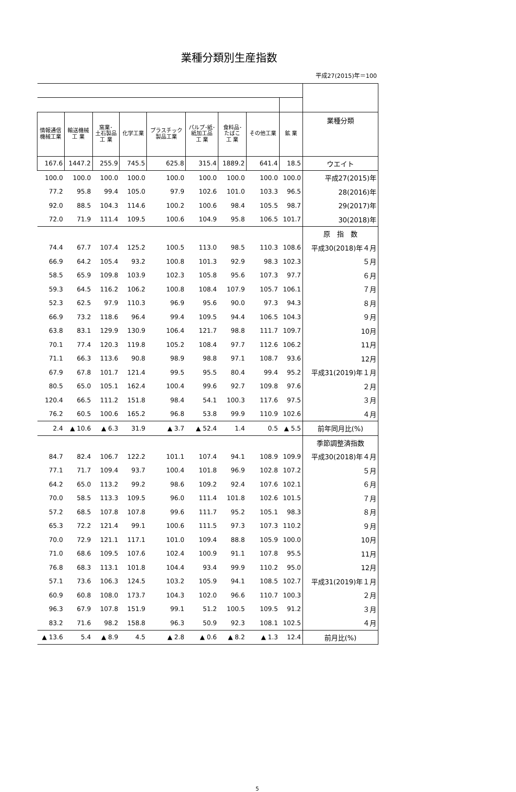業種分類別生産指数
平成27(2015)年＝100
| 情報通信 機械工業 | 輸送機械 工 業 | 窯業･ 土石製品 工 業 | 化学工業 | プラスチック 製品工業 | パルプ･紙･ 紙加工品 工 業 | 食料品･ たばこ 工 業 | その他工業 | 鉱 業 | 業種分類 |
| --- | --- | --- | --- | --- | --- | --- | --- | --- | --- |
| 167.6 | 1447.2 | 255.9 | 745.5 | 625.8 | 315.4 | 1889.2 | 641.4 | 18.5 | ウエイト |
| 100.0 | 100.0 | 100.0 | 100.0 | 100.0 | 100.0 | 100.0 | 100.0 | 100.0 | 平成27(2015)年 |
| 77.2 | 95.8 | 99.4 | 105.0 | 97.9 | 102.6 | 101.0 | 103.3 | 96.5 | 28(2016)年 |
| 92.0 | 88.5 | 104.3 | 114.6 | 100.2 | 100.6 | 98.4 | 105.5 | 98.7 | 29(2017)年 |
| 72.0 | 71.9 | 111.4 | 109.5 | 100.6 | 104.9 | 95.8 | 106.5 | 101.7 | 30(2018)年 |
| | | | | | | | | | 原 指 数 |
| 74.4 | 67.7 | 107.4 | 125.2 | 100.5 | 113.0 | 98.5 | 110.3 | 108.6 | 平成30(2018)年４月 |
| 66.9 | 64.2 | 105.4 | 93.2 | 100.8 | 101.3 | 92.9 | 98.3 | 102.3 | ５月 |
| 58.5 | 65.9 | 109.8 | 103.9 | 102.3 | 105.8 | 95.6 | 107.3 | 97.7 | ６月 |
| 59.3 | 64.5 | 116.2 | 106.2 | 100.8 | 108.4 | 107.9 | 105.7 | 106.1 | ７月 |
| 52.3 | 62.5 | 97.9 | 110.3 | 96.9 | 95.6 | 90.0 | 97.3 | 94.3 | ８月 |
| 66.9 | 73.2 | 118.6 | 96.4 | 99.4 | 109.5 | 94.4 | 106.5 | 104.3 | ９月 |
| 63.8 | 83.1 | 129.9 | 130.9 | 106.4 | 121.7 | 98.8 | 111.7 | 109.7 | 10月 |
| 70.1 | 77.4 | 120.3 | 119.8 | 105.2 | 108.4 | 97.7 | 112.6 | 106.2 | 11月 |
| 71.1 | 66.3 | 113.6 | 90.8 | 98.9 | 98.8 | 97.1 | 108.7 | 93.6 | 12月 |
| 67.9 | 67.8 | 101.7 | 121.4 | 99.5 | 95.5 | 80.4 | 99.4 | 95.2 | 平成31(2019)年１月 |
| 80.5 | 65.0 | 105.1 | 162.4 | 100.4 | 99.6 | 92.7 | 109.8 | 97.6 | ２月 |
| 120.4 | 66.5 | 111.2 | 151.8 | 98.4 | 54.1 | 100.3 | 117.6 | 97.5 | ３月 |
| 76.2 | 60.5 | 100.6 | 165.2 | 96.8 | 53.8 | 99.9 | 110.9 | 102.6 | ４月 |
| 2.4 | ▲ 10.6 | ▲ 6.3 | 31.9 | ▲ 3.7 | ▲ 52.4 | 1.4 | 0.5 | ▲ 5.5 | 前年同月比(%) |
| | | | | | | | | | 季節調整済指数 |
| 84.7 | 82.4 | 106.7 | 122.2 | 101.1 | 107.4 | 94.1 | 108.9 | 109.9 | 平成30(2018)年４月 |
| 77.1 | 71.7 | 109.4 | 93.7 | 100.4 | 101.8 | 96.9 | 102.8 | 107.2 | ５月 |
| 64.2 | 65.0 | 113.2 | 99.2 | 98.6 | 109.2 | 92.4 | 107.6 | 102.1 | ６月 |
| 70.0 | 58.5 | 113.3 | 109.5 | 96.0 | 111.4 | 101.8 | 102.6 | 101.5 | ７月 |
| 57.2 | 68.5 | 107.8 | 107.8 | 99.6 | 111.7 | 95.2 | 105.1 | 98.3 | ８月 |
| 65.3 | 72.2 | 121.4 | 99.1 | 100.6 | 111.5 | 97.3 | 107.3 | 110.2 | ９月 |
| 70.0 | 72.9 | 121.1 | 117.1 | 101.0 | 109.4 | 88.8 | 105.9 | 100.0 | 10月 |
| 71.0 | 68.6 | 109.5 | 107.6 | 102.4 | 100.9 | 91.1 | 107.8 | 95.5 | 11月 |
| 76.8 | 68.3 | 113.1 | 101.8 | 104.4 | 93.4 | 99.9 | 110.2 | 95.0 | 12月 |
| 57.1 | 73.6 | 106.3 | 124.5 | 103.2 | 105.9 | 94.1 | 108.5 | 102.7 | 平成31(2019)年１月 |
| 60.9 | 60.8 | 108.0 | 173.7 | 104.3 | 102.0 | 96.6 | 110.7 | 100.3 | ２月 |
| 96.3 | 67.9 | 107.8 | 151.9 | 99.1 | 51.2 | 100.5 | 109.5 | 91.2 | ３月 |
| 83.2 | 71.6 | 98.2 | 158.8 | 96.3 | 50.9 | 92.3 | 108.1 | 102.5 | ４月 |
| ▲ 13.6 | 5.4 | ▲ 8.9 | 4.5 | ▲ 2.8 | ▲ 0.6 | ▲ 8.2 | ▲ 1.3 | 12.4 | 前月比(%) |
5